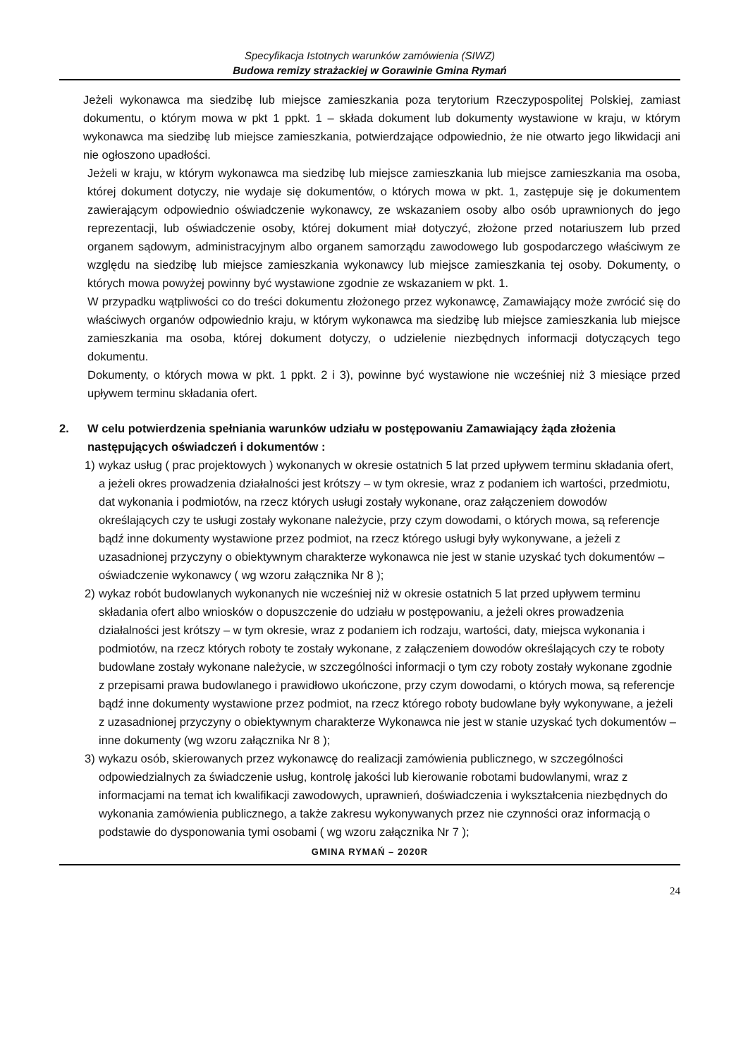Specyfikacja Istotnych warunków zamówienia (SIWZ)
Budowa remizy strażackiej w Gorawinie Gmina Rymań
Jeżeli wykonawca ma siedzibę lub miejsce zamieszkania poza terytorium Rzeczypospolitej Polskiej, zamiast dokumentu, o którym mowa w pkt 1 ppkt. 1 – składa dokument lub dokumenty wystawione w kraju, w którym wykonawca ma siedzibę lub miejsce zamieszkania, potwierdzające odpowiednio, że nie otwarto jego likwidacji ani nie ogłoszono upadłości.
Jeżeli w kraju, w którym wykonawca ma siedzibę lub miejsce zamieszkania lub miejsce zamieszkania ma osoba, której dokument dotyczy, nie wydaje się dokumentów, o których mowa w pkt. 1, zastępuje się je dokumentem zawierającym odpowiednio oświadczenie wykonawcy, ze wskazaniem osoby albo osób uprawnionych do jego reprezentacji, lub oświadczenie osoby, której dokument miał dotyczyć, złożone przed notariuszem lub przed organem sądowym, administracyjnym albo organem samorządu zawodowego lub gospodarczego właściwym ze względu na siedzibę lub miejsce zamieszkania wykonawcy lub miejsce zamieszkania tej osoby. Dokumenty, o których mowa powyżej powinny być wystawione zgodnie ze wskazaniem w pkt. 1.
W przypadku wątpliwości co do treści dokumentu złożonego przez wykonawcę, Zamawiający może zwrócić się do właściwych organów odpowiednio kraju, w którym wykonawca ma siedzibę lub miejsce zamieszkania lub miejsce zamieszkania ma osoba, której dokument dotyczy, o udzielenie niezbędnych informacji dotyczących tego dokumentu.
Dokumenty, o których mowa w pkt. 1 ppkt. 2 i 3), powinne być wystawione nie wcześniej niż 3 miesiące przed upływem terminu składania ofert.
2. W celu potwierdzenia spełniania warunków udziału w postępowaniu Zamawiający żąda złożenia następujących oświadczeń i dokumentów :
1) wykaz usług ( prac projektowych ) wykonanych w okresie ostatnich 5 lat przed upływem terminu składania ofert, a jeżeli okres prowadzenia działalności jest krótszy – w tym okresie, wraz z podaniem ich wartości, przedmiotu, dat wykonania i podmiotów, na rzecz których usługi zostały wykonane, oraz załączeniem dowodów określających czy te usługi zostały wykonane należycie, przy czym dowodami, o których mowa, są referencje bądź inne dokumenty wystawione przez podmiot, na rzecz którego usługi były wykonywane, a jeżeli z uzasadnionej przyczyny o obiektywnym charakterze wykonawca nie jest w stanie uzyskać tych dokumentów – oświadczenie wykonawcy ( wg wzoru załącznika Nr 8 );
2) wykaz robót budowlanych wykonanych nie wcześniej niż w okresie ostatnich 5 lat przed upływem terminu składania ofert albo wniosków o dopuszczenie do udziału w postępowaniu, a jeżeli okres prowadzenia działalności jest krótszy – w tym okresie, wraz z podaniem ich rodzaju, wartości, daty, miejsca wykonania i podmiotów, na rzecz których roboty te zostały wykonane, z załączeniem dowodów określających czy te roboty budowlane zostały wykonane należycie, w szczególności informacji o tym czy roboty zostały wykonane zgodnie z przepisami prawa budowlanego i prawidłowo ukończone, przy czym dowodami, o których mowa, są referencje bądź inne dokumenty wystawione przez podmiot, na rzecz którego roboty budowlane były wykonywane, a jeżeli z uzasadnionej przyczyny o obiektywnym charakterze Wykonawca nie jest w stanie uzyskać tych dokumentów – inne dokumenty (wg wzoru załącznika Nr 8 );
3) wykazu osób, skierowanych przez wykonawcę do realizacji zamówienia publicznego, w szczególności odpowiedzialnych za świadczenie usług, kontrolę jakości lub kierowanie robotami budowlanymi, wraz z informacjami na temat ich kwalifikacji zawodowych, uprawnień, doświadczenia i wykształcenia niezbędnych do wykonania zamówienia publicznego, a także zakresu wykonywanych przez nie czynności oraz informacją o podstawie do dysponowania tymi osobami ( wg wzoru załącznika Nr 7 );
GMINA RYMAŃ – 2020R
24